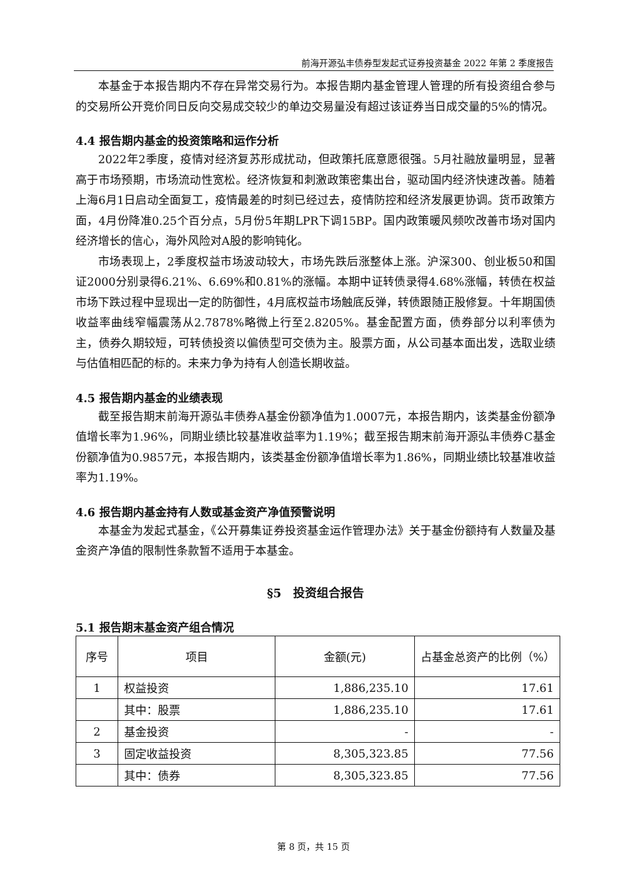前海开源弘丰债券型发起式证券投资基金 2022 年第 2 季度报告
本基金于本报告期内不存在异常交易行为。本报告期内基金管理人管理的所有投资组合参与的交易所公开竞价同日反向交易成交较少的单边交易量没有超过该证券当日成交量的5%的情况。
4.4 报告期内基金的投资策略和运作分析
2022年2季度，疫情对经济复苏形成扰动，但政策托底意愿很强。5月社融放量明显，显著高于市场预期，市场流动性宽松。经济恢复和刺激政策密集出台，驱动国内经济快速改善。随着上海6月1日启动全面复工，疫情最差的时刻已经过去，疫情防控和经济发展更协调。货币政策方面，4月份降准0.25个百分点，5月份5年期LPR下调15BP。国内政策暖风频吹改善市场对国内经济增长的信心，海外风险对A股的影响钝化。
市场表现上，2季度权益市场波动较大，市场先跌后涨整体上涨。沪深300、创业板50和国证2000分别录得6.21%、6.69%和0.81%的涨幅。本期中证转债录得4.68%涨幅，转债在权益市场下跌过程中显现出一定的防御性，4月底权益市场触底反弹，转债跟随正股修复。十年期国债收益率曲线窄幅震荡从2.7878%略微上行至2.8205%。基金配置方面，债券部分以利率债为主，债券久期较短，可转债投资以偏债型可交债为主。股票方面，从公司基本面出发，选取业绩与估值相匹配的标的。未来力争为持有人创造长期收益。
4.5 报告期内基金的业绩表现
截至报告期末前海开源弘丰债券A基金份额净值为1.0007元，本报告期内，该类基金份额净值增长率为1.96%，同期业绩比较基准收益率为1.19%；截至报告期末前海开源弘丰债券C基金份额净值为0.9857元，本报告期内，该类基金份额净值增长率为1.86%，同期业绩比较基准收益率为1.19%。
4.6 报告期内基金持有人数或基金资产净值预警说明
本基金为发起式基金，《公开募集证券投资基金运作管理办法》关于基金份额持有人数量及基金资产净值的限制性条款暂不适用于本基金。
§5　投资组合报告
5.1 报告期末基金资产组合情况
| 序号 | 项目 | 金额(元) | 占基金总资产的比例（%） |
| --- | --- | --- | --- |
| 1 | 权益投资 | 1,886,235.10 | 17.61 |
| | 其中：股票 | 1,886,235.10 | 17.61 |
| 2 | 基金投资 | - | - |
| 3 | 固定收益投资 | 8,305,323.85 | 77.56 |
| | 其中：债券 | 8,305,323.85 | 77.56 |
第 8 页，共 15 页